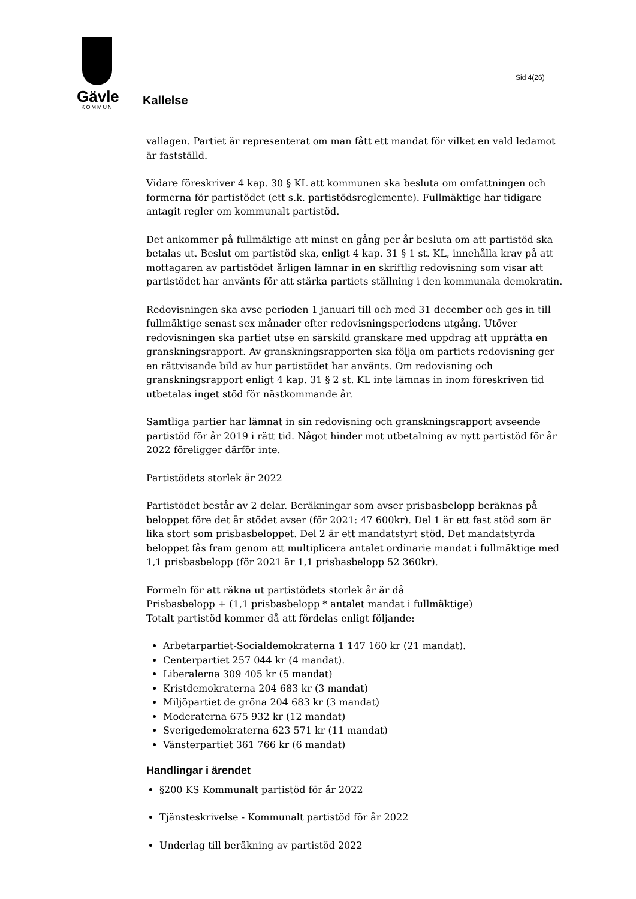Gävle
KOMMUN
Sid 4(26)
Kallelse
vallagen. Partiet är representerat om man fått ett mandat för vilket en vald ledamot är fastställd.
Vidare föreskriver 4 kap. 30 § KL att kommunen ska besluta om omfattningen och formerna för partistödet (ett s.k. partistödsreglemente). Fullmäktige har tidigare antagit regler om kommunalt partistöd.
Det ankommer på fullmäktige att minst en gång per år besluta om att partistöd ska betalas ut. Beslut om partistöd ska, enligt 4 kap. 31 § 1 st. KL, innehålla krav på att mottagaren av partistödet årligen lämnar in en skriftlig redovisning som visar att partistödet har använts för att stärka partiets ställning i den kommunala demokratin.
Redovisningen ska avse perioden 1 januari till och med 31 december och ges in till fullmäktige senast sex månader efter redovisningsperiodens utgång. Utöver redovisningen ska partiet utse en särskild granskare med uppdrag att upprätta en granskningsrapport. Av granskningsrapporten ska följa om partiets redovisning ger en rättvisande bild av hur partistödet har använts. Om redovisning och granskningsrapport enligt 4 kap. 31 § 2 st. KL inte lämnas in inom föreskriven tid utbetalas inget stöd för nästkommande år.
Samtliga partier har lämnat in sin redovisning och granskningsrapport avseende partistöd för år 2019 i rätt tid. Något hinder mot utbetalning av nytt partistöd för år 2022 föreligger därför inte.
Partistödets storlek år 2022
Partistödet består av 2 delar. Beräkningar som avser prisbasbelopp beräknas på beloppet före det år stödet avser (för 2021: 47 600kr). Del 1 är ett fast stöd som är lika stort som prisbasbeloppet. Del 2 är ett mandatstyrt stöd. Det mandatstyrda beloppet fås fram genom att multiplicera antalet ordinarie mandat i fullmäktige med 1,1 prisbasbelopp (för 2021 är 1,1 prisbasbelopp 52 360kr).
Formeln för att räkna ut partistödets storlek år är då
Prisbasbelopp + (1,1 prisbasbelopp * antalet mandat i fullmäktige)
Totalt partistöd kommer då att fördelas enligt följande:
Arbetarpartiet-Socialdemokraterna 1 147 160 kr (21 mandat).
Centerpartiet 257 044 kr (4 mandat).
Liberalerna 309 405 kr (5 mandat)
Kristdemokraterna 204 683 kr (3 mandat)
Miljöpartiet de gröna 204 683 kr (3 mandat)
Moderaterna 675 932 kr (12 mandat)
Sverigedemokraterna 623 571 kr (11 mandat)
Vänsterpartiet 361 766 kr (6 mandat)
Handlingar i ärendet
§200 KS Kommunalt partistöd för år 2022
Tjänsteskrivelse - Kommunalt partistöd för år 2022
Underlag till beräkning av partistöd 2022